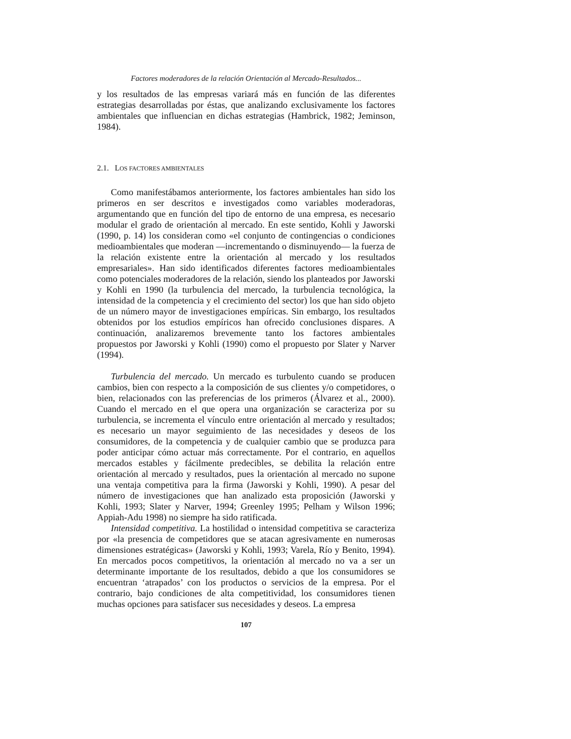Factores moderadores de la relación Orientación al Mercado-Resultados...
y los resultados de las empresas variará más en función de las diferentes estrategias desarrolladas por éstas, que analizando exclusivamente los factores ambientales que influencian en dichas estrategias (Hambrick, 1982; Jeminson, 1984).
2.1. LOS FACTORES AMBIENTALES
Como manifestábamos anteriormente, los factores ambientales han sido los primeros en ser descritos e investigados como variables moderadoras, argumentando que en función del tipo de entorno de una empresa, es necesario modular el grado de orientación al mercado. En este sentido, Kohli y Jaworski (1990, p. 14) los consideran como «el conjunto de contingencias o condiciones medioambientales que moderan —incrementando o disminuyendo— la fuerza de la relación existente entre la orientación al mercado y los resultados empresariales». Han sido identificados diferentes factores medioambientales como potenciales moderadores de la relación, siendo los planteados por Jaworski y Kohli en 1990 (la turbulencia del mercado, la turbulencia tecnológica, la intensidad de la competencia y el crecimiento del sector) los que han sido objeto de un número mayor de investigaciones empíricas. Sin embargo, los resultados obtenidos por los estudios empíricos han ofrecido conclusiones dispares. A continuación, analizaremos brevemente tanto los factores ambientales propuestos por Jaworski y Kohli (1990) como el propuesto por Slater y Narver (1994).
Turbulencia del mercado. Un mercado es turbulento cuando se producen cambios, bien con respecto a la composición de sus clientes y/o competidores, o bien, relacionados con las preferencias de los primeros (Álvarez et al., 2000). Cuando el mercado en el que opera una organización se caracteriza por su turbulencia, se incrementa el vínculo entre orientación al mercado y resultados; es necesario un mayor seguimiento de las necesidades y deseos de los consumidores, de la competencia y de cualquier cambio que se produzca para poder anticipar cómo actuar más correctamente. Por el contrario, en aquellos mercados estables y fácilmente predecibles, se debilita la relación entre orientación al mercado y resultados, pues la orientación al mercado no supone una ventaja competitiva para la firma (Jaworski y Kohli, 1990). A pesar del número de investigaciones que han analizado esta proposición (Jaworski y Kohli, 1993; Slater y Narver, 1994; Greenley 1995; Pelham y Wilson 1996; Appiah-Adu 1998) no siempre ha sido ratificada.
Intensidad competitiva. La hostilidad o intensidad competitiva se caracteriza por «la presencia de competidores que se atacan agresivamente en numerosas dimensiones estratégicas» (Jaworski y Kohli, 1993; Varela, Río y Benito, 1994). En mercados pocos competitivos, la orientación al mercado no va a ser un determinante importante de los resultados, debido a que los consumidores se encuentran ‘atrapados’ con los productos o servicios de la empresa. Por el contrario, bajo condiciones de alta competitividad, los consumidores tienen muchas opciones para satisfacer sus necesidades y deseos. La empresa
107